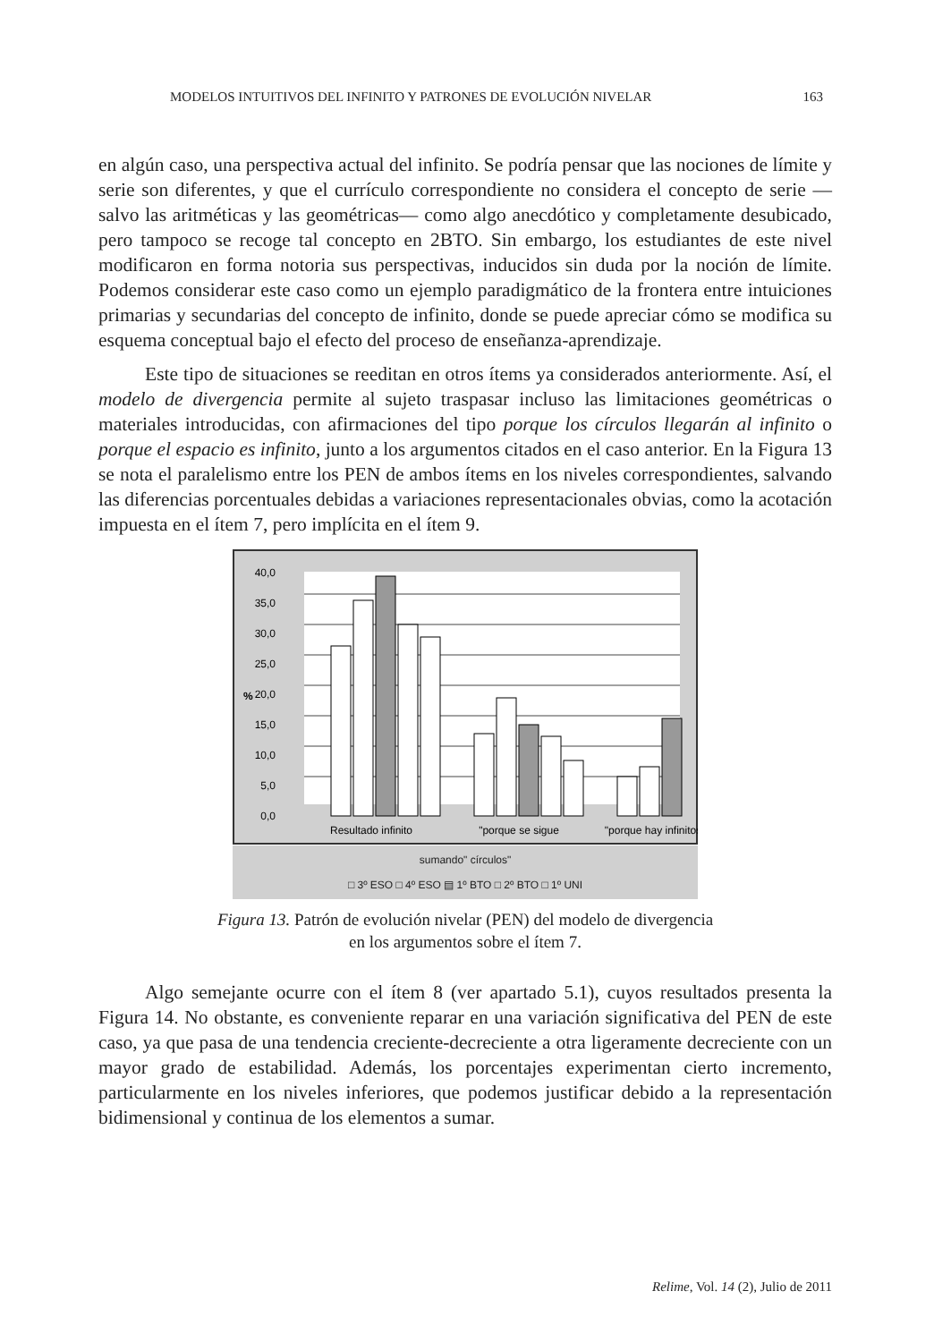MODELOS INTUITIVOS DEL INFINITO Y PATRONES DE EVOLUCIÓN NIVELAR 163
en algún caso, una perspectiva actual del infinito. Se podría pensar que las nociones de límite y serie son diferentes, y que el currículo correspondiente no considera el concepto de serie —salvo las aritméticas y las geométricas— como algo anecdótico y completamente desubicado, pero tampoco se recoge tal concepto en 2BTO. Sin embargo, los estudiantes de este nivel modificaron en forma notoria sus perspectivas, inducidos sin duda por la noción de límite. Podemos considerar este caso como un ejemplo paradigmático de la frontera entre intuiciones primarias y secundarias del concepto de infinito, donde se puede apreciar cómo se modifica su esquema conceptual bajo el efecto del proceso de enseñanza-aprendizaje.
Este tipo de situaciones se reeditan en otros ítems ya considerados anteriormente. Así, el modelo de divergencia permite al sujeto traspasar incluso las limitaciones geométricas o materiales introducidas, con afirmaciones del tipo porque los círculos llegarán al infinito o porque el espacio es infinito, junto a los argumentos citados en el caso anterior. En la Figura 13 se nota el paralelismo entre los PEN de ambos ítems en los niveles correspondientes, salvando las diferencias porcentuales debidas a variaciones representacionales obvias, como la acotación impuesta en el ítem 7, pero implícita en el ítem 9.
40,0
35,0
30,0
25,0
20,0
15,0
10,0
5,0
0,0
%
Resultado infinito
"porque se sigue
"porque hay infinitos
sumando" círculos"
□ 3º ESO □ 4º ESO ▤ 1º BTO □ 2º BTO □ 1º UNI
Figura 13. Patrón de evolución nivelar (PEN) del modelo de divergencia
en los argumentos sobre el ítem 7.
Algo semejante ocurre con el ítem 8 (ver apartado 5.1), cuyos resultados presenta la Figura 14. No obstante, es conveniente reparar en una variación significativa del PEN de este caso, ya que pasa de una tendencia creciente-decreciente a otra ligeramente decreciente con un mayor grado de estabilidad. Además, los porcentajes experimentan cierto incremento, particularmente en los niveles inferiores, que podemos justificar debido a la representación bidimensional y continua de los elementos a sumar.
Relime, Vol. 14 (2), Julio de 2011